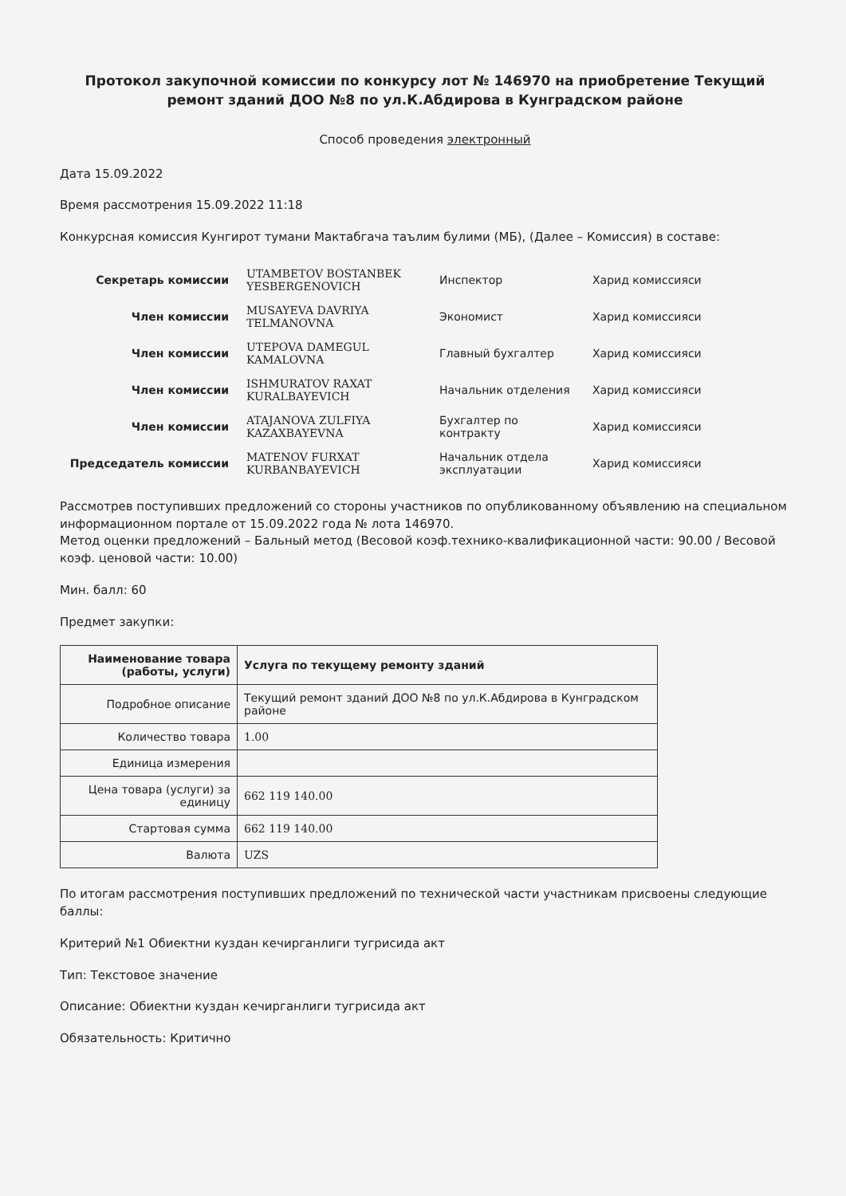Протокол закупочной комиссии по конкурсу лот № 146970 на приобретение Текущий ремонт зданий ДОО №8 по ул.К.Абдирова в Кунградском районе
Способ проведения электронный
Дата 15.09.2022
Время рассмотрения 15.09.2022 11:18
Конкурсная комиссия Кунгирот тумани Мактабгача таълим булими (МБ), (Далее – Комиссия) в составе:
| Секретарь комиссии | UTAMBETOV BOSTANBEK YESBERGENOVICH | Инспектор | Харид комиссияси |
| Член комиссии | MUSAYEVA DAVRIYA TELMANOVNA | Экономист | Харид комиссияси |
| Член комиссии | UTEPOVA DAMEGUL KAMALOVNA | Главный бухгалтер | Харид комиссияси |
| Член комиссии | ISHMURATOV RAXAT KURALBAYEVICH | Начальник отделения | Харид комиссияси |
| Член комиссии | ATAJANOVA ZULFIYA KAZAXBAYEVNA | Бухгалтер по контракту | Харид комиссияси |
| Председатель комиссии | MATENOV FURXAT KURBANBAYEVICH | Начальник отдела эксплуатации | Харид комиссияси |
Рассмотрев поступивших предложений со стороны участников по опубликованному объявлению на специальном информационном портале от 15.09.2022 года № лота 146970.
Метод оценки предложений – Бальный метод (Весовой коэф.технико-квалификационной части: 90.00 / Весовой коэф. ценовой части: 10.00)
Мин. балл: 60
Предмет закупки:
| Наименование товара (работы, услуги) | Услуга по текущему ремонту зданий |
| Подробное описание | Текущий ремонт зданий ДОО №8 по ул.К.Абдирова в Кунградском районе |
| Количество товара | 1.00 |
| Единица измерения | |
| Цена товара (услуги) за единицу | 662 119 140.00 |
| Стартовая сумма | 662 119 140.00 |
| Валюта | UZS |
По итогам рассмотрения поступивших предложений по технической части участникам присвоены следующие баллы:
Критерий №1 Обиектни куздан кечирганлиги тугрисида акт
Тип: Текстовое значение
Описание: Обиектни куздан кечирганлиги тугрисида акт
Обязательность: Критично